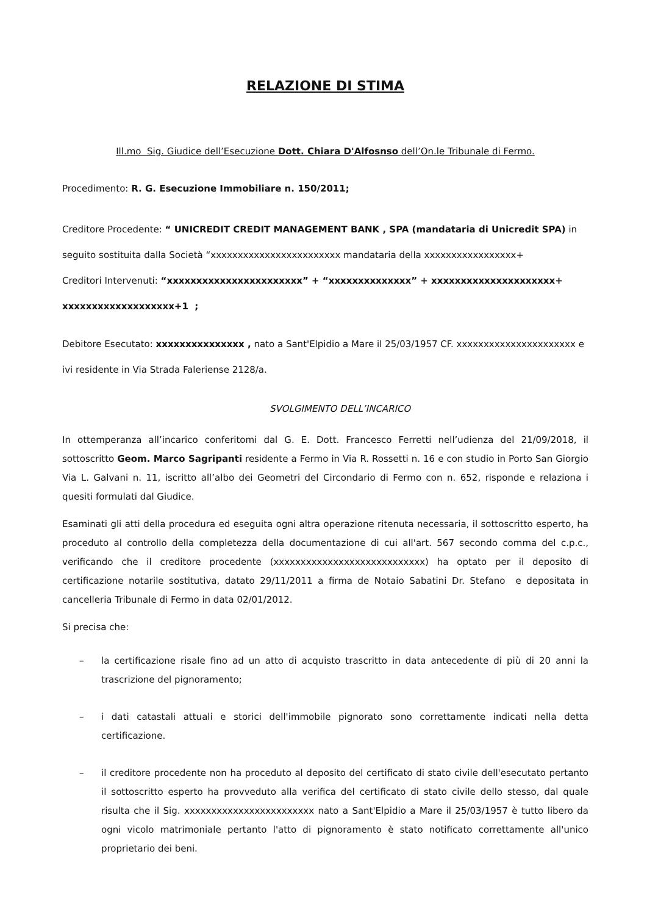RELAZIONE DI STIMA
Ill.mo Sig. Giudice dell’Esecuzione Dott. Chiara D'Alfosnso dell’On.le Tribunale di Fermo.
Procedimento: R. G. Esecuzione Immobiliare n. 150/2011;
Creditore Procedente: “ UNICREDIT CREDIT MANAGEMENT BANK , SPA (mandataria di Unicredit SPA) in seguito sostituita dalla Società “xxxxxxxxxxxxxxxxxxxxxxxx mandataria della xxxxxxxxxxxxxxxxx+
Creditori Intervenuti: “xxxxxxxxxxxxxxxxxxxxxxx” + “xxxxxxxxxxxxxx” + xxxxxxxxxxxxxxxxxxxxx+ xxxxxxxxxxxxxxxxxxx+1 ;
Debitore Esecutato: xxxxxxxxxxxxxxx , nato a Sant'Elpidio a Mare il 25/03/1957 CF. xxxxxxxxxxxxxxxxxxxxxx e ivi residente in Via Strada Faleriense 2128/a.
SVOLGIMENTO DELL’INCARICO
In ottemperanza all’incarico conferitomi dal G. E. Dott. Francesco Ferretti nell’udienza del 21/09/2018, il sottoscritto Geom. Marco Sagripanti residente a Fermo in Via R. Rossetti n. 16 e con studio in Porto San Giorgio Via L. Galvani n. 11, iscritto all’albo dei Geometri del Circondario di Fermo con n. 652, risponde e relaziona i quesiti formulati dal Giudice.
Esaminati gli atti della procedura ed eseguita ogni altra operazione ritenuta necessaria, il sottoscritto esperto, ha proceduto al controllo della completezza della documentazione di cui all'art. 567 secondo comma del c.p.c., verificando che il creditore procedente (xxxxxxxxxxxxxxxxxxxxxxxxxxxx) ha optato per il deposito di certificazione notarile sostitutiva, datato 29/11/2011 a firma de Notaio Sabatini Dr. Stefano e depositata in cancelleria Tribunale di Fermo in data 02/01/2012.
Si precisa che:
– la certificazione risale fino ad un atto di acquisto trascritto in data antecedente di più di 20 anni la trascrizione del pignoramento;
– i dati catastali attuali e storici dell'immobile pignorato sono correttamente indicati nella detta certificazione.
– il creditore procedente non ha proceduto al deposito del certificato di stato civile dell'esecutato pertanto il sottoscritto esperto ha provveduto alla verifica del certificato di stato civile dello stesso, dal quale risulta che il Sig. xxxxxxxxxxxxxxxxxxxxxxxx nato a Sant'Elpidio a Mare il 25/03/1957 è tutto libero da ogni vicolo matrimoniale pertanto l'atto di pignoramento è stato notificato correttamente all'unico proprietario dei beni.